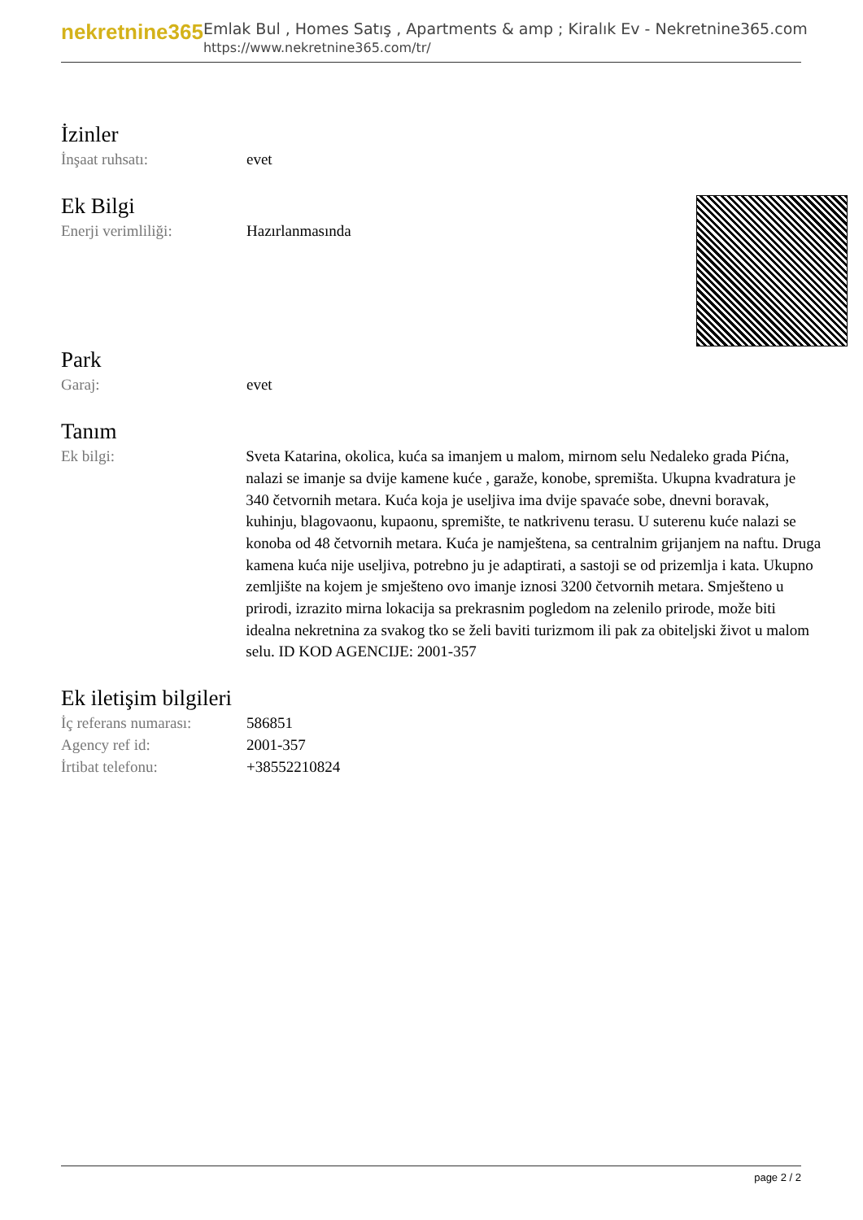nekretnine365
Emlak Bul , Homes Satış , Apartments & amp ; Kiralık Ev - Nekretnine365.com
https://www.nekretnine365.com/tr/
İzinler
| İnşaat ruhsatı: | evet |
Ek Bilgi
| Enerji verimliliği: | Hazırlanmasında |
Park
| Garaj: | evet |
Tanım
| Ek bilgi: | Sveta Katarina, okolica, kuća sa imanjem u malom, mirnom selu Nedaleko grada Pićna, nalazi se imanje sa dvije kamene kuće , garaže, konobe, spremišta. Ukupna kvadratura je 340 četvornih metara. Kuća koja je useljiva ima dvije spavaće sobe, dnevni boravak, kuhinju, blagovaonu, kupaonu, spremište, te natkrivenu terasu. U suterenu kuće nalazi se konoba od 48 četvornih metara. Kuća je namještena, sa centralnim grijanjem na naftu. Druga kamena kuća nije useljiva, potrebno ju je adaptirati, a sastoji se od prizemlja i kata. Ukupno zemljište na kojem je smješteno ovo imanje iznosi 3200 četvornih metara. Smješteno u prirodi, izrazito mirna lokacija sa prekrasnim pogledom na zelenilo prirode, može biti idealna nekretnina za svakog tko se želi baviti turizmom ili pak za obiteljski život u malom selu. ID KOD AGENCIJE: 2001-357 |
Ek iletişim bilgileri
| İç referans numarası: | 586851 |
| Agency ref id: | 2001-357 |
| İrtibat telefonu: | +38552210824 |
page 2 / 2